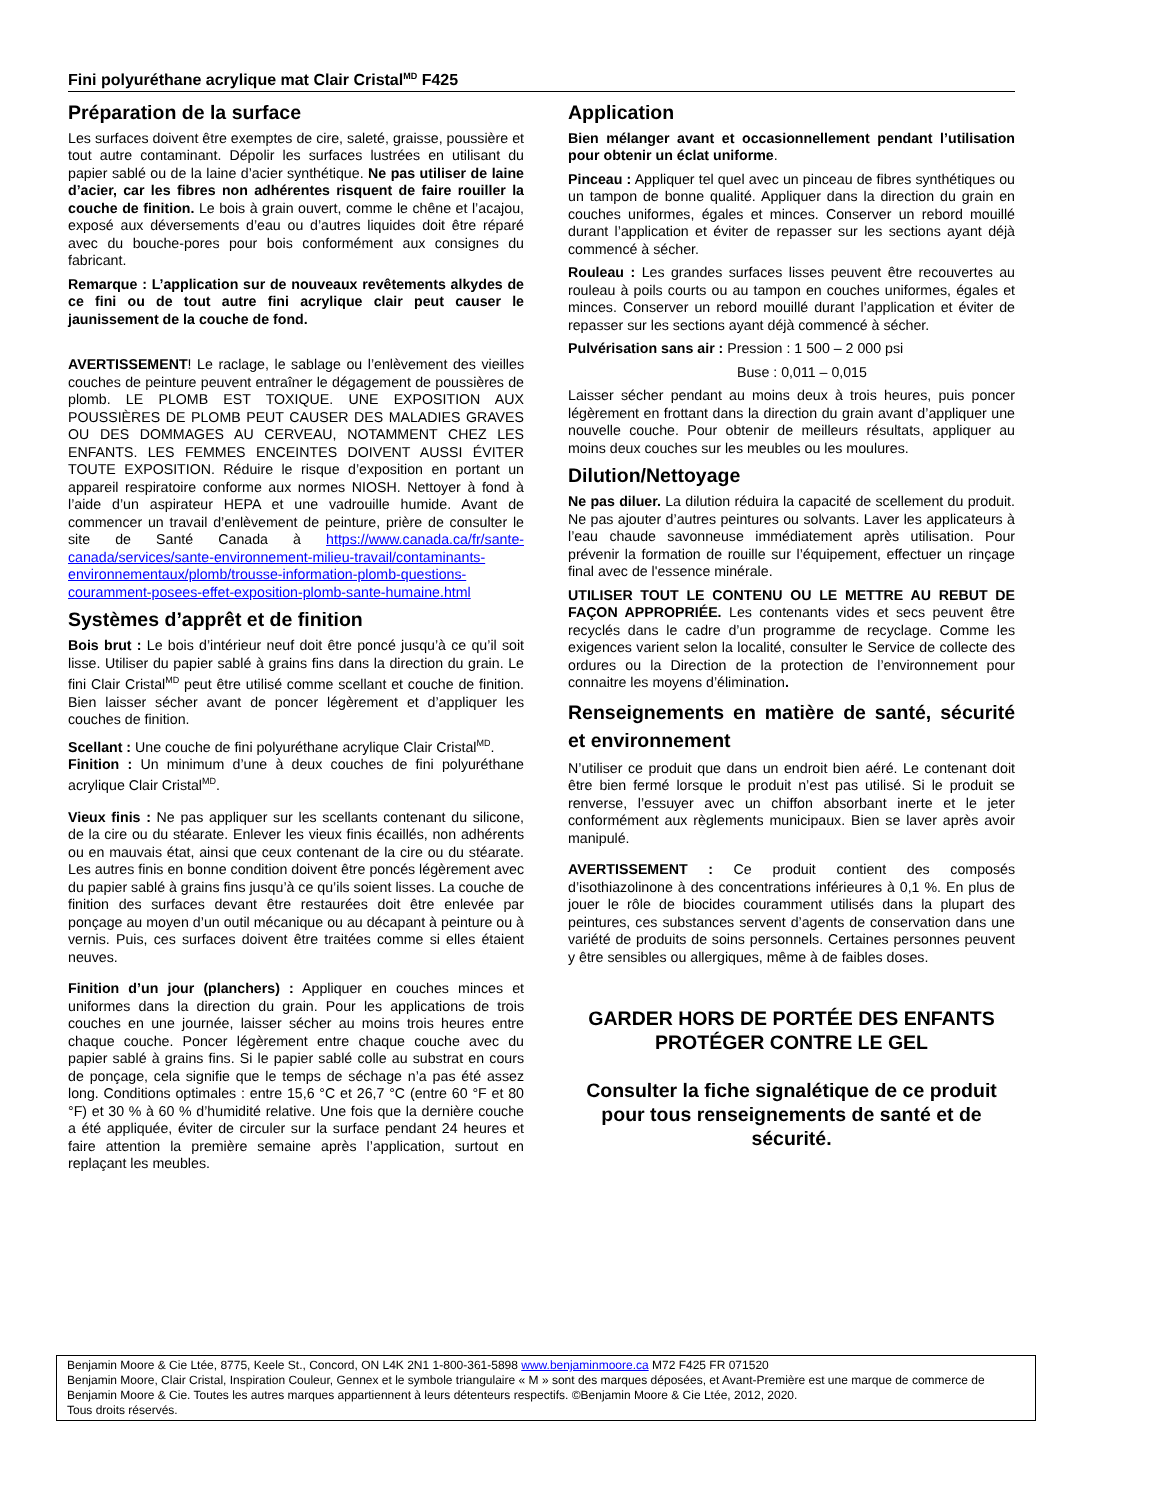Fini polyuréthane acrylique mat Clair Cristal<sup>MD</sup> F425
Préparation de la surface
Les surfaces doivent être exemptes de cire, saleté, graisse, poussière et tout autre contaminant. Dépolir les surfaces lustrées en utilisant du papier sablé ou de la laine d’acier synthétique. Ne pas utiliser de laine d’acier, car les fibres non adhérentes risquent de faire rouiller la couche de finition. Le bois à grain ouvert, comme le chêne et l’acajou, exposé aux déversements d’eau ou d’autres liquides doit être réparé avec du bouche-pores pour bois conformément aux consignes du fabricant.
Remarque : L’application sur de nouveaux revêtements alkydes de ce fini ou de tout autre fini acrylique clair peut causer le jaunissement de la couche de fond.
AVERTISSEMENT! Le raclage, le sablage ou l’enlèvement des vieilles couches de peinture peuvent entraîner le dégagement de poussières de plomb. LE PLOMB EST TOXIQUE. UNE EXPOSITION AUX POUSSIÈRES DE PLOMB PEUT CAUSER DES MALADIES GRAVES OU DES DOMMAGES AU CERVEAU, NOTAMMENT CHEZ LES ENFANTS. LES FEMMES ENCEINTES DOIVENT AUSSI ÉVITER TOUTE EXPOSITION. Réduire le risque d’exposition en portant un appareil respiratoire conforme aux normes NIOSH. Nettoyer à fond à l’aide d’un aspirateur HEPA et une vadrouille humide. Avant de commencer un travail d’enlèvement de peinture, prière de consulter le site de Santé Canada à https://www.canada.ca/fr/sante-canada/services/sante-environnement-milieu-travail/contaminants-environnementaux/plomb/trousse-information-plomb-questions-couramment-posees-effet-exposition-plomb-sante-humaine.html
Systèmes d’apprêt et de finition
Bois brut : Le bois d’intérieur neuf doit être poncé jusqu’à ce qu’il soit lisse. Utiliser du papier sablé à grains fins dans la direction du grain. Le fini Clair Cristal<sup>MD</sup> peut être utilisé comme scellant et couche de finition. Bien laisser sécher avant de poncer légèrement et d’appliquer les couches de finition.
Scellant : Une couche de fini polyuréthane acrylique Clair Cristal<sup>MD</sup>.
Finition : Un minimum d’une à deux couches de fini polyuréthane acrylique Clair Cristal<sup>MD</sup>.
Vieux finis : Ne pas appliquer sur les scellants contenant du silicone, de la cire ou du stéarate. Enlever les vieux finis écaillés, non adhérents ou en mauvais état, ainsi que ceux contenant de la cire ou du stéarate. Les autres finis en bonne condition doivent être poncés légèrement avec du papier sablé à grains fins jusqu’à ce qu’ils soient lisses. La couche de finition des surfaces devant être restaurées doit être enlevée par ponçage au moyen d’un outil mécanique ou au décapant à peinture ou à vernis. Puis, ces surfaces doivent être traitées comme si elles étaient neuves.
Finition d’un jour (planchers) : Appliquer en couches minces et uniformes dans la direction du grain. Pour les applications de trois couches en une journée, laisser sécher au moins trois heures entre chaque couche. Poncer légèrement entre chaque couche avec du papier sablé à grains fins. Si le papier sablé colle au substrat en cours de ponçage, cela signifie que le temps de séchage n’a pas été assez long. Conditions optimales : entre 15,6 °C et 26,7 °C (entre 60 °F et 80 °F) et 30 % à 60 % d’humidité relative. Une fois que la dernière couche a été appliquée, éviter de circuler sur la surface pendant 24 heures et faire attention la première semaine après l’application, surtout en replaçant les meubles.
Application
Bien mélanger avant et occasionnellement pendant l’utilisation pour obtenir un éclat uniforme.
Pinceau : Appliquer tel quel avec un pinceau de fibres synthétiques ou un tampon de bonne qualité. Appliquer dans la direction du grain en couches uniformes, égales et minces. Conserver un rebord mouillé durant l’application et éviter de repasser sur les sections ayant déjà commencé à sécher.
Rouleau : Les grandes surfaces lisses peuvent être recouvertes au rouleau à poils courts ou au tampon en couches uniformes, égales et minces. Conserver un rebord mouillé durant l’application et éviter de repasser sur les sections ayant déjà commencé à sécher.
Pulvérisation sans air : Pression : 1 500 – 2 000 psi
Buse : 0,011 – 0,015
Laisser sécher pendant au moins deux à trois heures, puis poncer légèrement en frottant dans la direction du grain avant d’appliquer une nouvelle couche. Pour obtenir de meilleurs résultats, appliquer au moins deux couches sur les meubles ou les moulures.
Dilution/Nettoyage
Ne pas diluer. La dilution réduira la capacité de scellement du produit. Ne pas ajouter d’autres peintures ou solvants. Laver les applicateurs à l’eau chaude savonneuse immédiatement après utilisation. Pour prévenir la formation de rouille sur l’équipement, effectuer un rinçage final avec de l'essence minérale.
UTILISER TOUT LE CONTENU OU LE METTRE AU REBUT DE FAÇON APPROPRIÉE. Les contenants vides et secs peuvent être recyclés dans le cadre d’un programme de recyclage. Comme les exigences varient selon la localité, consulter le Service de collecte des ordures ou la Direction de la protection de l’environnement pour connaitre les moyens d’élimination.
Renseignements en matière de santé, sécurité et environnement
N’utiliser ce produit que dans un endroit bien aéré. Le contenant doit être bien fermé lorsque le produit n’est pas utilisé. Si le produit se renverse, l’essuyer avec un chiffon absorbant inerte et le jeter conformément aux règlements municipaux. Bien se laver après avoir manipulé.
AVERTISSEMENT : Ce produit contient des composés d’isothiazolinone à des concentrations inférieures à 0,1 %. En plus de jouer le rôle de biocides couramment utilisés dans la plupart des peintures, ces substances servent d’agents de conservation dans une variété de produits de soins personnels. Certaines personnes peuvent y être sensibles ou allergiques, même à de faibles doses.
GARDER HORS DE PORTÉE DES ENFANTS
PROTÉGER CONTRE LE GEL
Consulter la fiche signalétique de ce produit pour tous renseignements de santé et de sécurité.
Benjamin Moore & Cie Ltée, 8775, Keele St., Concord, ON L4K 2N1 1-800-361-5898 www.benjaminmoore.ca M72 F425 FR 071520
Benjamin Moore, Clair Cristal, Inspiration Couleur, Gennex et le symbole triangulaire « M » sont des marques déposées, et Avant-Première est une marque de commerce de Benjamin Moore & Cie. Toutes les autres marques appartiennent à leurs détenteurs respectifs. ©Benjamin Moore & Cie Ltée, 2012, 2020.
Tous droits réservés.